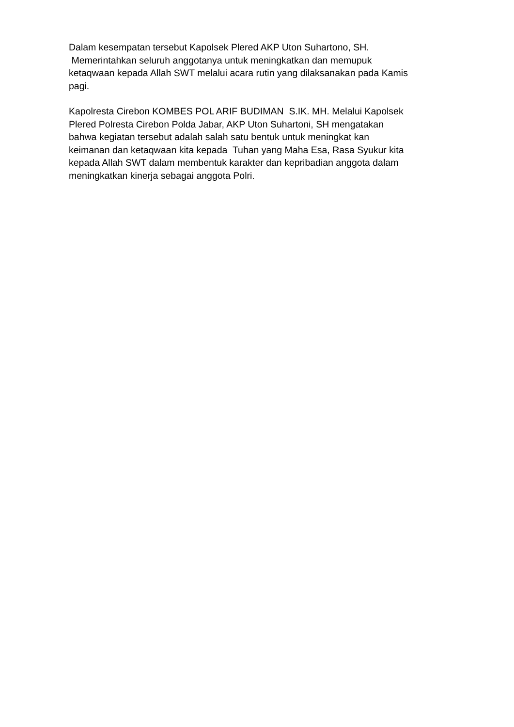Dalam kesempatan tersebut Kapolsek Plered AKP Uton Suhartono, SH.
Memerintahkan seluruh anggotanya untuk meningkatkan dan memupuk
ketaqwaan kepada Allah SWT melalui acara rutin yang dilaksanakan pada Kamis
pagi.
Kapolresta Cirebon KOMBES POL ARIF BUDIMAN S.IK. MH. Melalui Kapolsek
Plered Polresta Cirebon Polda Jabar, AKP Uton Suhartoni, SH mengatakan
bahwa kegiatan tersebut adalah salah satu bentuk untuk meningkat kan
keimanan dan ketaqwaan kita kepada Tuhan yang Maha Esa, Rasa Syukur kita
kepada Allah SWT dalam membentuk karakter dan kepribadian anggota dalam
meningkatkan kinerja sebagai anggota Polri.